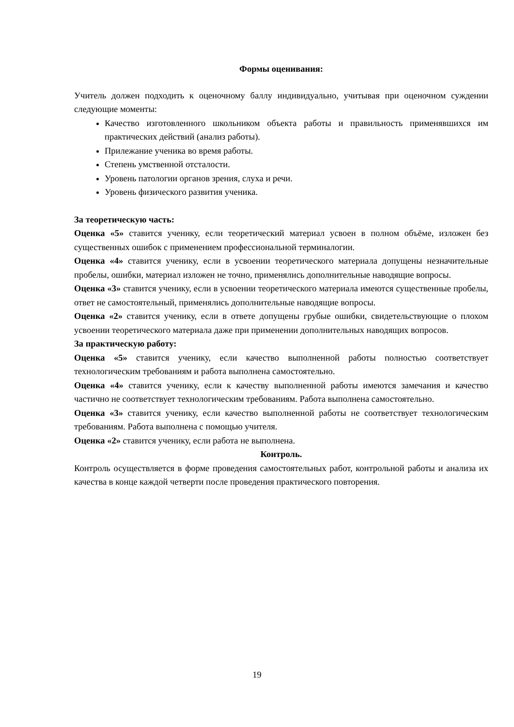Формы оценивания:
Учитель должен подходить к оценочному баллу индивидуально, учитывая при оценочном суждении следующие моменты:
Качество изготовленного школьником объекта работы и правильность применявшихся им практических действий (анализ работы).
Прилежание ученика во время работы.
Степень умственной отсталости.
Уровень патологии органов зрения, слуха и речи.
Уровень физического развития ученика.
За теоретическую часть:
Оценка «5» ставится ученику, если теоретический материал усвоен в полном объёме, изложен без существенных ошибок с применением профессиональной терминалогии.
Оценка «4» ставится ученику, если в усвоении теоретического материала допущены незначительные пробелы, ошибки, материал изложен не точно, применялись дополнительные наводящие вопросы.
Оценка «3» ставится ученику, если в усвоении теоретического материала имеются существенные пробелы, ответ не самостоятельный, применялись дополнительные наводящие вопросы.
Оценка «2» ставится ученику, если в ответе допущены грубые ошибки, свидетельствующие о плохом усвоении теоретического материала даже при применении дополнительных наводящих вопросов.
За практическую работу:
Оценка «5» ставится ученику, если качество выполненной работы полностью соответствует технологическим требованиям и работа выполнена самостоятельно.
Оценка «4» ставится ученику, если к качеству выполненной работы имеются замечания и качество частично не соответствует технологическим требованиям. Работа выполнена самостоятельно.
Оценка «3» ставится ученику, если качество выполненной работы не соответствует технологическим требованиям. Работа выполнена с помощью учителя.
Оценка «2» ставится ученику, если работа не выполнена.
Контроль.
Контроль осуществляется в форме проведения самостоятельных работ, контрольной работы и анализа их качества в конце каждой четверти после проведения практического повторения.
19